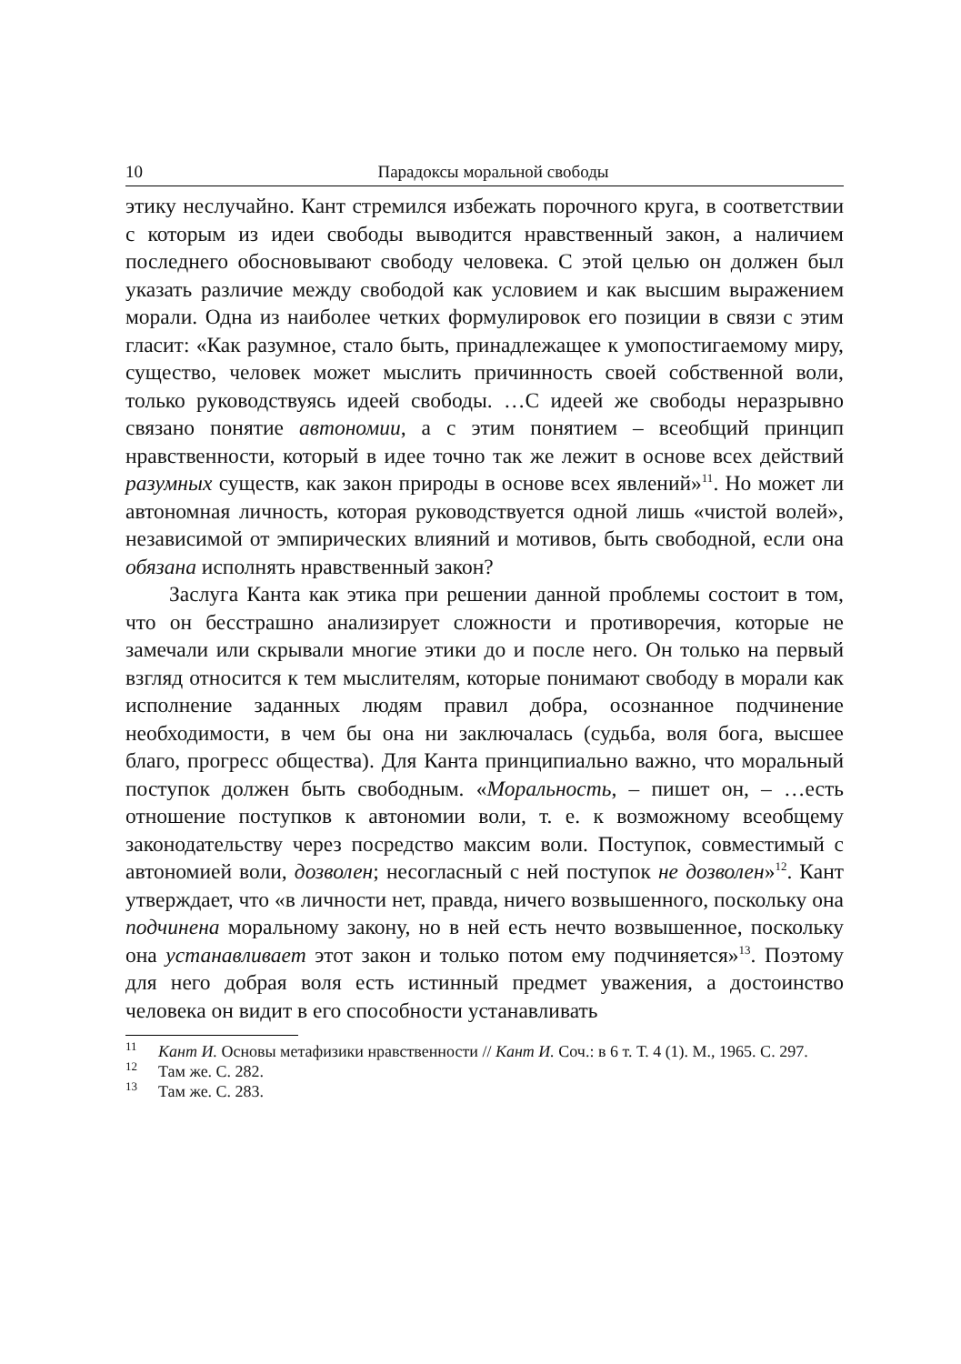10 Парадоксы моральной свободы
этику неслучайно. Кант стремился избежать порочного круга, в соответствии с которым из идеи свободы выводится нравственный закон, а наличием последнего обосновывают свободу человека. С этой целью он должен был указать различие между свободой как условием и как высшим выражением морали. Одна из наиболее четких формулировок его позиции в связи с этим гласит: «Как разумное, стало быть, принадлежащее к умопостигаемому миру, существо, человек может мыслить причинность своей собственной воли, только руководствуясь идеей свободы. …С идеей же свободы неразрывно связано понятие автономии, а с этим понятием – всеобщий принцип нравственности, который в идее точно так же лежит в основе всех действий разумных существ, как закон природы в основе всех явлений»<sup>11</sup>. Но может ли автономная личность, которая руководствуется одной лишь «чистой волей», независимой от эмпирических влияний и мотивов, быть свободной, если она обязана исполнять нравственный закон?
Заслуга Канта как этика при решении данной проблемы состоит в том, что он бесстрашно анализирует сложности и противоречия, которые не замечали или скрывали многие этики до и после него. Он только на первый взгляд относится к тем мыслителям, которые понимают свободу в морали как исполнение заданных людям правил добра, осознанное подчинение необходимости, в чем бы она ни заключалась (судьба, воля бога, высшее благо, прогресс общества). Для Канта принципиально важно, что моральный поступок должен быть свободным. «Моральность, – пишет он, – …есть отношение поступков к автономии воли, т. е. к возможному всеобщему законодательству через посредство максим воли. Поступок, совместимый с автономией воли, дозволен; несогласный с ней поступок не дозволен»<sup>12</sup>. Кант утверждает, что «в личности нет, правда, ничего возвышенного, поскольку она подчинена моральному закону, но в ней есть нечто возвышенное, поскольку она устанавливает этот закон и только потом ему подчиняется»<sup>13</sup>. Поэтому для него добрая воля есть истинный предмет уважения, а достоинство человека он видит в его способности устанавливать
<sup>11</sup> Кант И. Основы метафизики нравственности // Кант И. Соч.: в 6 т. Т. 4 (1). М., 1965. С. 297.
<sup>12</sup> Там же. С. 282.
<sup>13</sup> Там же. С. 283.